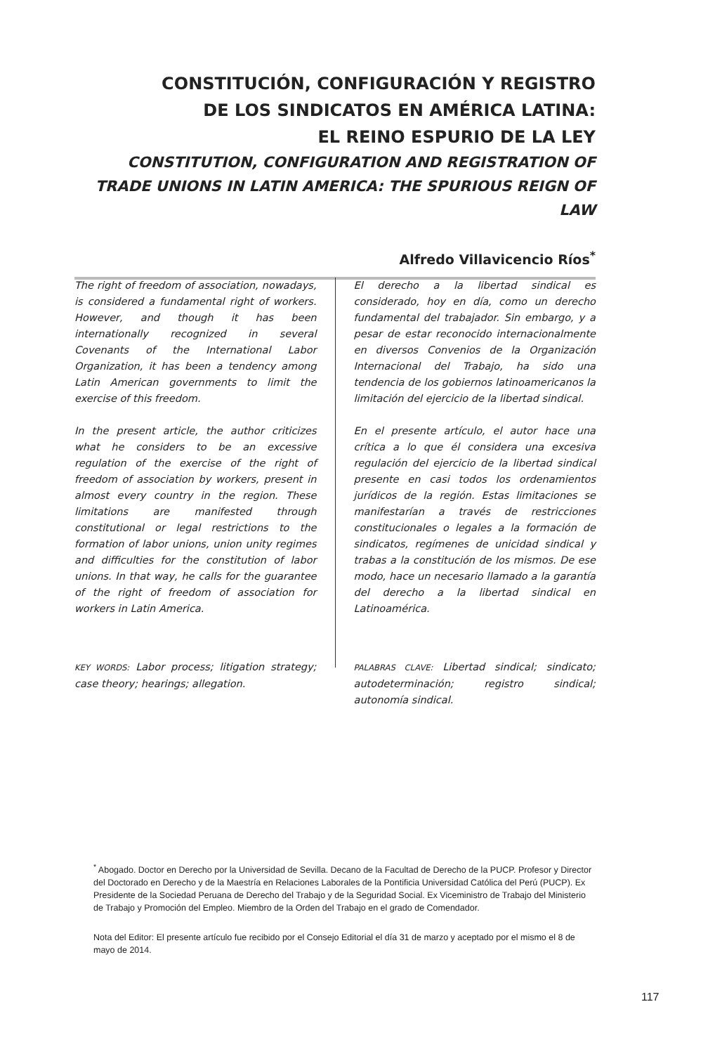CONSTITUCIÓN, CONFIGURACIÓN Y REGISTRO
DE LOS SINDICATOS EN AMÉRICA LATINA:
EL REINO ESPURIO DE LA LEY
CONSTITUTION, CONFIGURATION AND REGISTRATION OF TRADE UNIONS IN LATIN AMERICA: THE SPURIOUS REIGN OF LAW
Alfredo Villavicencio Ríos<sup>*</sup>
The right of freedom of association, nowadays, is considered a fundamental right of workers. However, and though it has been internationally recognized in several Covenants of the International Labor Organization, it has been a tendency among Latin American governments to limit the exercise of this freedom.
In the present article, the author criticizes what he considers to be an excessive regulation of the exercise of the right of freedom of association by workers, present in almost every country in the region. These limitations are manifested through constitutional or legal restrictions to the formation of labor unions, union unity regimes and difficulties for the constitution of labor unions. In that way, he calls for the guarantee of the right of freedom of association for workers in Latin America.
KEY WORDS: Labor process; litigation strategy; case theory; hearings; allegation.
El derecho a la libertad sindical es considerado, hoy en día, como un derecho fundamental del trabajador. Sin embargo, y a pesar de estar reconocido internacionalmente en diversos Convenios de la Organización Internacional del Trabajo, ha sido una tendencia de los gobiernos latinoamericanos la limitación del ejercicio de la libertad sindical.
En el presente artículo, el autor hace una crítica a lo que él considera una excesiva regulación del ejercicio de la libertad sindical presente en casi todos los ordenamientos jurídicos de la región. Estas limitaciones se manifestarían a través de restricciones constitucionales o legales a la formación de sindicatos, regímenes de unicidad sindical y trabas a la constitución de los mismos. De ese modo, hace un necesario llamado a la garantía del derecho a la libertad sindical en Latinoamérica.
PALABRAS CLAVE: Libertad sindical; sindicato; autodeterminación; registro sindical; autonomía sindical.
<sup>*</sup> Abogado. Doctor en Derecho por la Universidad de Sevilla. Decano de la Facultad de Derecho de la PUCP. Profesor y Director del Doctorado en Derecho y de la Maestría en Relaciones Laborales de la Pontificia Universidad Católica del Perú (PUCP). Ex Presidente de la Sociedad Peruana de Derecho del Trabajo y de la Seguridad Social. Ex Viceministro de Trabajo del Ministerio de Trabajo y Promoción del Empleo. Miembro de la Orden del Trabajo en el grado de Comendador.
Nota del Editor: El presente artículo fue recibido por el Consejo Editorial el día 31 de marzo y aceptado por el mismo el 8 de mayo de 2014.
117